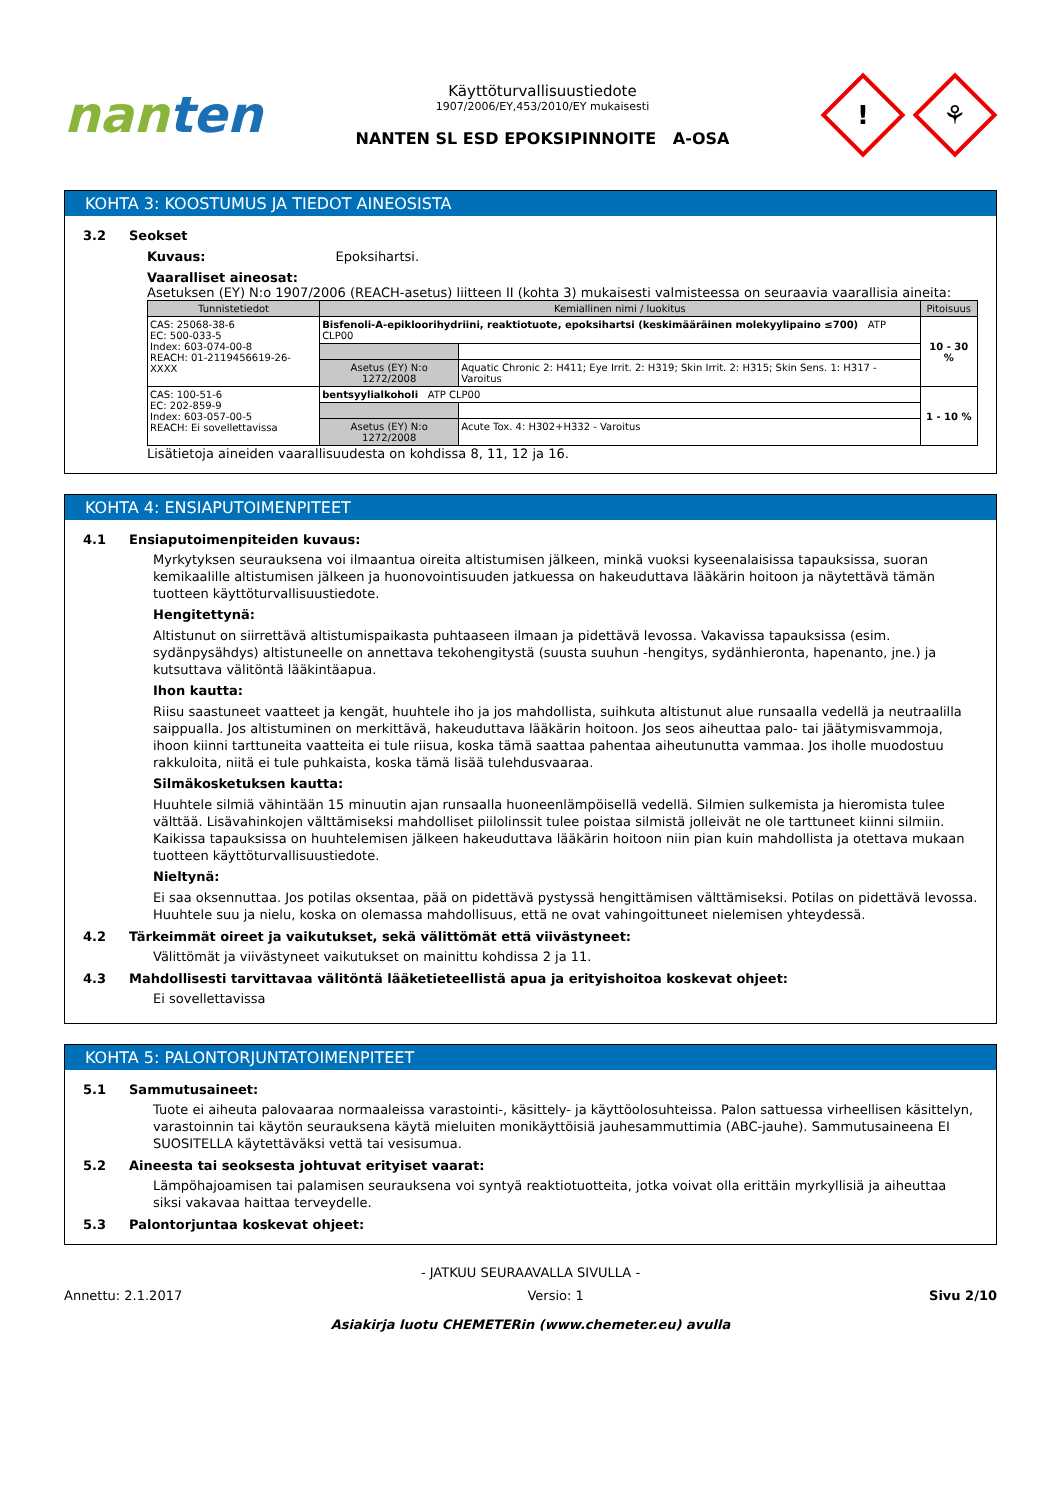nanten
Käyttöturvallisuustiedote
1907/2006/EY,453/2010/EY mukaisesti
NANTEN SL ESD EPOKSIPINNOITE A-OSA
!
⚘
KOHTA 3: KOOSTUMUS JA TIEDOT AINEOSISTA
3.2 Seokset
Kuvaus: Epoksihartsi.
Vaaralliset aineosat:
Asetuksen (EY) N:o 1907/2006 (REACH-asetus) liitteen II (kohta 3) mukaisesti valmisteessa on seuraavia vaarallisia aineita:
| Tunnistetiedot | Kemiallinen nimi / luokitus | | Pitoisuus |
| --- | --- | --- | --- |
| CAS: 25068-38-6 EC: 500-033-5 Index: 603-074-00-8 REACH: 01-2119456619-26-XXXX | Bisfenoli-A-epikloorihydriini, reaktiotuote, epoksihartsi (keskimääräinen molekyylipaino ≤700) ATP CLP00 | | 10 - 30 % |
| | Asetus (EY) N:o 1272/2008 | Aquatic Chronic 2: H411; Eye Irrit. 2: H319; Skin Irrit. 2: H315; Skin Sens. 1: H317 - Varoitus | |
| CAS: 100-51-6 EC: 202-859-9 Index: 603-057-00-5 REACH: Ei sovellettavissa | bentsyylialkoholi ATP CLP00 | | 1 - 10 % |
| | Asetus (EY) N:o 1272/2008 | Acute Tox. 4: H302+H332 - Varoitus | |
Lisätietoja aineiden vaarallisuudesta on kohdissa 8, 11, 12 ja 16.
KOHTA 4: ENSIAPUTOIMENPITEET
4.1 Ensiaputoimenpiteiden kuvaus:
Myrkytyksen seurauksena voi ilmaantua oireita altistumisen jälkeen, minkä vuoksi kyseenalaisissa tapauksissa, suoran kemikaalille altistumisen jälkeen ja huonovointisuuden jatkuessa on hakeuduttava lääkärin hoitoon ja näytettävä tämän tuotteen käyttöturvallisuustiedote.
Hengitettynä:
Altistunut on siirrettävä altistumispaikasta puhtaaseen ilmaan ja pidettävä levossa. Vakavissa tapauksissa (esim. sydänpysähdys) altistuneelle on annettava tekohengitystä (suusta suuhun -hengitys, sydänhieronta, hapenanto, jne.) ja kutsuttava välitöntä lääkintäapua.
Ihon kautta:
Riisu saastuneet vaatteet ja kengät, huuhtele iho ja jos mahdollista, suihkuta altistunut alue runsaalla vedellä ja neutraalilla saippualla. Jos altistuminen on merkittävä, hakeuduttava lääkärin hoitoon. Jos seos aiheuttaa palo- tai jäätymisvammoja, ihoon kiinni tarttuneita vaatteita ei tule riisua, koska tämä saattaa pahentaa aiheutunutta vammaa. Jos iholle muodostuu rakkuloita, niitä ei tule puhkaista, koska tämä lisää tulehdusvaaraa.
Silmäkosketuksen kautta:
Huuhtele silmiä vähintään 15 minuutin ajan runsaalla huoneenlämpöisellä vedellä. Silmien sulkemista ja hieromista tulee välttää. Lisävahinkojen välttämiseksi mahdolliset piilolinssit tulee poistaa silmistä jolleivät ne ole tarttuneet kiinni silmiin. Kaikissa tapauksissa on huuhtelemisen jälkeen hakeuduttava lääkärin hoitoon niin pian kuin mahdollista ja otettava mukaan tuotteen käyttöturvallisuustiedote.
Nieltynä:
Ei saa oksennuttaa. Jos potilas oksentaa, pää on pidettävä pystyssä hengittämisen välttämiseksi. Potilas on pidettävä levossa. Huuhtele suu ja nielu, koska on olemassa mahdollisuus, että ne ovat vahingoittuneet nielemisen yhteydessä.
4.2 Tärkeimmät oireet ja vaikutukset, sekä välittömät että viivästyneet:
Välittömät ja viivästyneet vaikutukset on mainittu kohdissa 2 ja 11.
4.3 Mahdollisesti tarvittavaa välitöntä lääketieteellistä apua ja erityishoitoa koskevat ohjeet:
Ei sovellettavissa
KOHTA 5: PALONTORJUNTATOIMENPITEET
5.1 Sammutusaineet:
Tuote ei aiheuta palovaaraa normaaleissa varastointi-, käsittely- ja käyttöolosuhteissa. Palon sattuessa virheellisen käsittelyn, varastoinnin tai käytön seurauksena käytä mieluiten monikäyttöisiä jauhesammuttimia (ABC-jauhe). Sammutusaineena EI SUOSITELLA käytettäväksi vettä tai vesisumua.
5.2 Aineesta tai seoksesta johtuvat erityiset vaarat:
Lämpöhajoamisen tai palamisen seurauksena voi syntyä reaktiotuotteita, jotka voivat olla erittäin myrkyllisiä ja aiheuttaa siksi vakavaa haittaa terveydelle.
5.3 Palontorjuntaa koskevat ohjeet:
- JATKUU SEURAAVALLA SIVULLA -
Annettu: 2.1.2017 Versio: 1 Sivu 2/10
Asiakirja luotu CHEMETERin (www.chemeter.eu) avulla